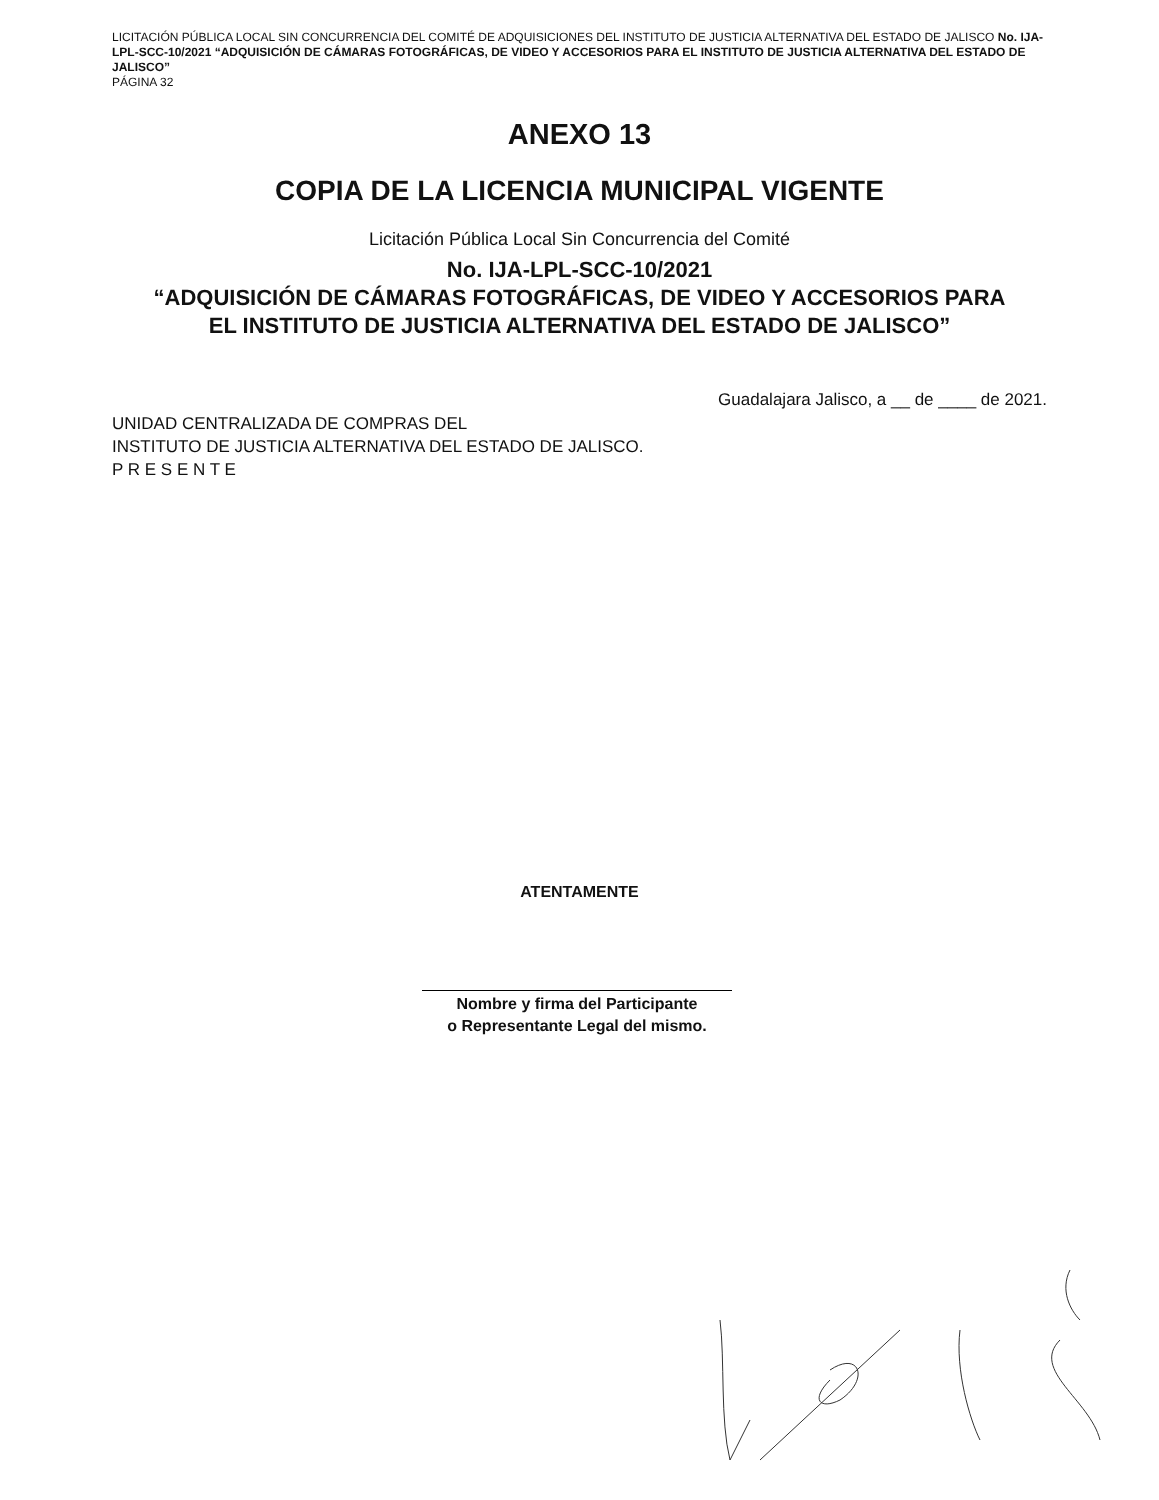LICITACIÓN PÚBLICA LOCAL SIN CONCURRENCIA DEL COMITÉ DE ADQUISICIONES DEL INSTITUTO DE JUSTICIA ALTERNATIVA DEL ESTADO DE JALISCO No. IJA-LPL-SCC-10/2021 “ADQUISICIÓN DE CÁMARAS FOTOGRÁFICAS, DE VIDEO Y ACCESORIOS PARA EL INSTITUTO DE JUSTICIA ALTERNATIVA DEL ESTADO DE JALISCO”
PÁGINA 32
ANEXO 13
COPIA DE LA LICENCIA MUNICIPAL VIGENTE
Licitación Pública Local Sin Concurrencia del Comité
No. IJA-LPL-SCC-10/2021
“ADQUISICIÓN DE CÁMARAS FOTOGRÁFICAS, DE VIDEO Y ACCESORIOS PARA EL INSTITUTO DE JUSTICIA ALTERNATIVA DEL ESTADO DE JALISCO”
Guadalajara Jalisco, a __ de ____ de 2021.
UNIDAD CENTRALIZADA DE COMPRAS DEL
INSTITUTO DE JUSTICIA ALTERNATIVA DEL ESTADO DE JALISCO.
P R E S E N T E
ATENTAMENTE
Nombre y firma del Participante
o Representante Legal del mismo.